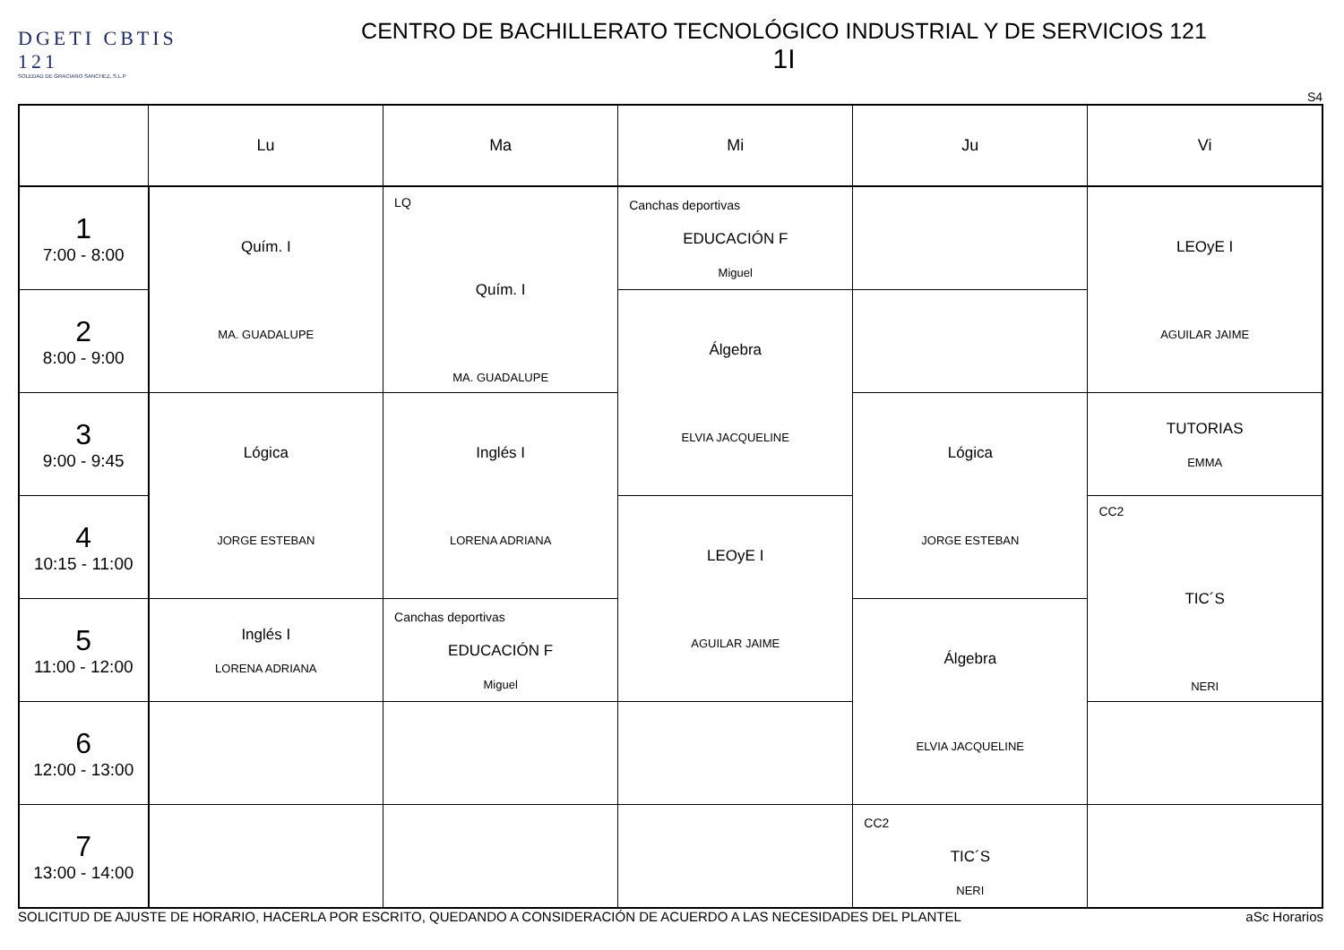DGETI CBTIS 121
SOLEDAD DE GRACIANO SANCHEZ, S.L.P
CENTRO DE BACHILLERATO TECNOLÓGICO INDUSTRIAL Y DE SERVICIOS 121
1I
S4
| | Lu | Ma | Mi | Ju | Vi |
| --- | --- | --- | --- | --- | --- |
| 1 7:00 - 8:00 | Quím. I MA. GUADALUPE | LQ Quím. I MA. GUADALUPE | Canchas deportivas EDUCACIÓN F Miguel | | LEOyE I AGUILAR JAIME |
| 2 8:00 - 9:00 | | | Álgebra ELVIA JACQUELINE | | |
| 3 9:00 - 9:45 | Lógica JORGE ESTEBAN | Inglés I LORENA ADRIANA | | Lógica JORGE ESTEBAN | TUTORIAS EMMA |
| 4 10:15 - 11:00 | | | LEOyE I AGUILAR JAIME | | CC2 TIC´S NERI |
| 5 11:00 - 12:00 | Inglés I LORENA ADRIANA | Canchas deportivas EDUCACIÓN F Miguel | | Álgebra ELVIA JACQUELINE | |
| 6 12:00 - 13:00 | | | | | |
| 7 13:00 - 14:00 | | | | CC2 TIC´S NERI | |
SOLICITUD DE AJUSTE DE HORARIO, HACERLA POR ESCRITO, QUEDANDO A CONSIDERACIÓN DE ACUERDO A LAS NECESIDADES DEL PLANTEL aSc Horarios